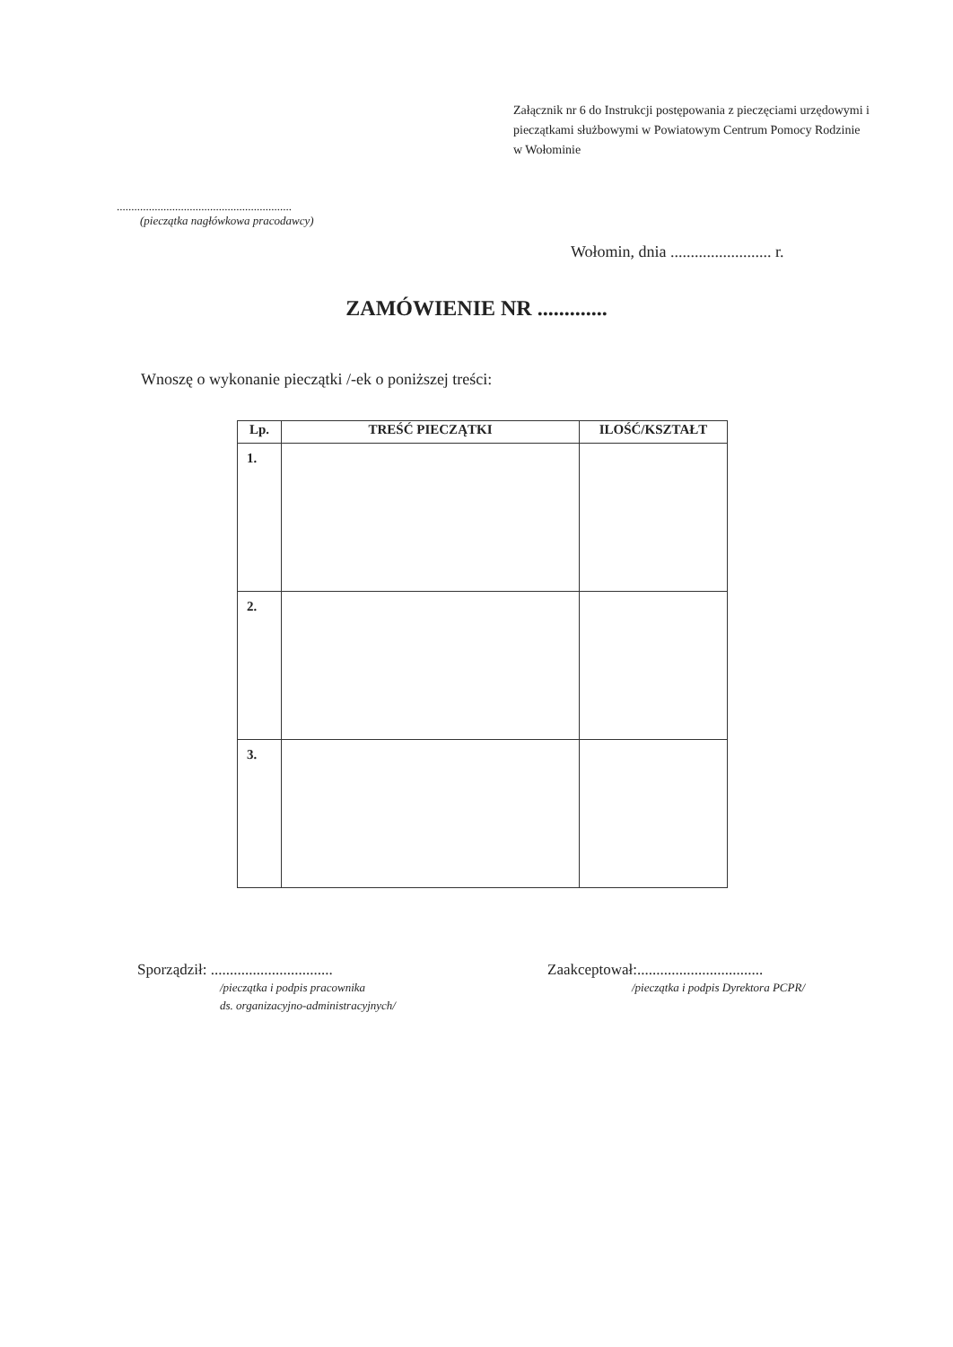Załącznik nr 6 do Instrukcji postępowania z pieczęciami urzędowymi i pieczątkami służbowymi w Powiatowym Centrum Pomocy Rodzinie w Wołominie
............................................................
(pieczątka nagłówkowa pracodawcy)
Wołomin, dnia ......................... r.
ZAMÓWIENIE NR .............
Wnoszę o wykonanie pieczątki /-ek o poniższej treści:
| Lp. | TREŚĆ PIECZĄTKI | ILOŚĆ/KSZTAŁT |
| --- | --- | --- |
| 1. | | |
| 2. | | |
| 3. | | |
Sporządził: ................................
/pieczątka i podpis pracownika
ds. organizacyjno-administracyjnych/
Zaakceptował:.................................
/pieczątka i podpis Dyrektora PCPR/